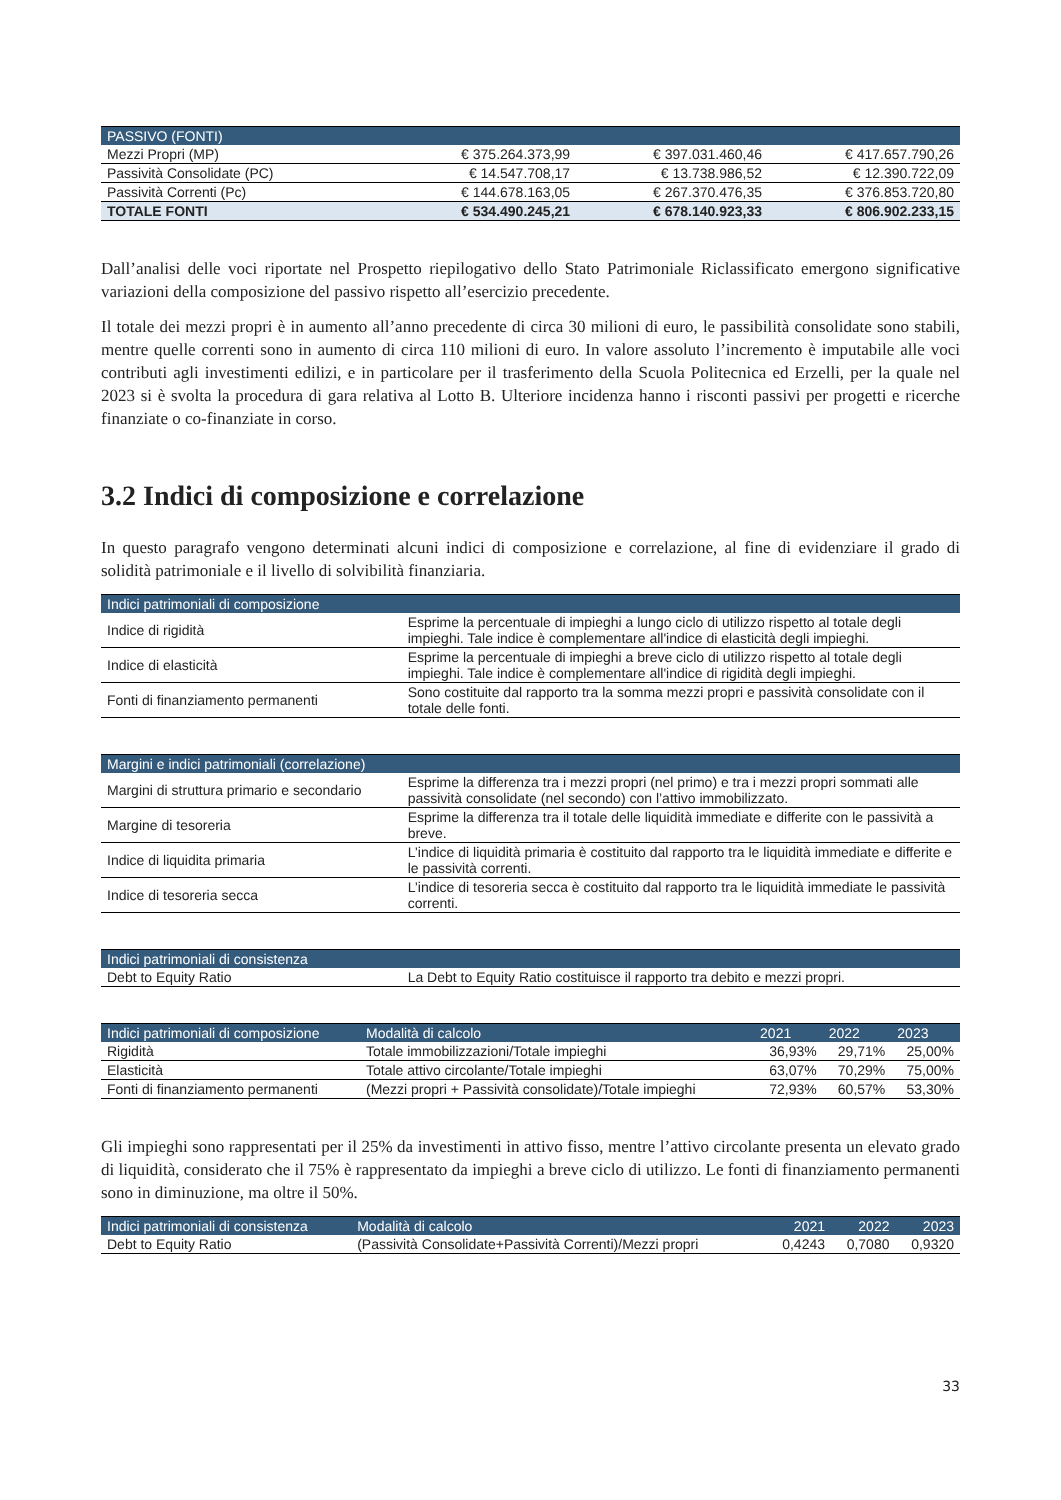| PASSIVO (FONTI) | | | |
| --- | --- | --- | --- |
| Mezzi Propri (MP) | € 375.264.373,99 | € 397.031.460,46 | € 417.657.790,26 |
| Passività Consolidate (PC) | € 14.547.708,17 | € 13.738.986,52 | € 12.390.722,09 |
| Passività Correnti (Pc) | € 144.678.163,05 | € 267.370.476,35 | € 376.853.720,80 |
| TOTALE FONTI | € 534.490.245,21 | € 678.140.923,33 | € 806.902.233,15 |
Dall’analisi delle voci riportate nel Prospetto riepilogativo dello Stato Patrimoniale Riclassificato emergono significative variazioni della composizione del passivo rispetto all’esercizio precedente.
Il totale dei mezzi propri è in aumento all’anno precedente di circa 30 milioni di euro, le passibilità consolidate sono stabili, mentre quelle correnti sono in aumento di circa 110 milioni di euro. In valore assoluto l’incremento è imputabile alle voci contributi agli investimenti edilizi, e in particolare per il trasferimento della Scuola Politecnica ed Erzelli, per la quale nel 2023 si è svolta la procedura di gara relativa al Lotto B. Ulteriore incidenza hanno i risconti passivi per progetti e ricerche finanziate o co-finanziate in corso.
3.2 Indici di composizione e correlazione
In questo paragrafo vengono determinati alcuni indici di composizione e correlazione, al fine di evidenziare il grado di solidità patrimoniale e il livello di solvibilità finanziaria.
| Indici patrimoniali di composizione | |
| --- | --- |
| Indice di rigidità | Esprime la percentuale di impieghi a lungo ciclo di utilizzo rispetto al totale degli impieghi. Tale indice è complementare all'indice di elasticità degli impieghi. |
| Indice di elasticità | Esprime la percentuale di impieghi a breve ciclo di utilizzo rispetto al totale degli impieghi. Tale indice è complementare all'indice di rigidità degli impieghi. |
| Fonti di finanziamento permanenti | Sono costituite dal rapporto tra la somma mezzi propri e passività consolidate con il totale delle fonti. |
| Margini e indici patrimoniali (correlazione) | |
| --- | --- |
| Margini di struttura primario e secondario | Esprime la differenza tra i mezzi propri (nel primo) e tra i mezzi propri sommati alle passività consolidate (nel secondo) con l’attivo immobilizzato. |
| Margine di tesoreria | Esprime la differenza tra il totale delle liquidità immediate e differite con le passività a breve. |
| Indice di liquidita primaria | L’indice di liquidità primaria è costituito dal rapporto tra le liquidità immediate e differite e le passività correnti. |
| Indice di tesoreria secca | L’indice di tesoreria secca è costituito dal rapporto tra le liquidità immediate le passività correnti. |
| Indici patrimoniali di consistenza | |
| --- | --- |
| Debt to Equity Ratio | La Debt to Equity Ratio costituisce il rapporto tra debito e mezzi propri. |
| Indici patrimoniali di composizione | Modalità di calcolo | 2021 | 2022 | 2023 |
| --- | --- | --- | --- | --- |
| Rigidità | Totale immobilizzazioni/Totale impieghi | 36,93% | 29,71% | 25,00% |
| Elasticità | Totale attivo circolante/Totale impieghi | 63,07% | 70,29% | 75,00% |
| Fonti di finanziamento permanenti | (Mezzi propri + Passività consolidate)/Totale impieghi | 72,93% | 60,57% | 53,30% |
Gli impieghi sono rappresentati per il 25% da investimenti in attivo fisso, mentre l’attivo circolante presenta un elevato grado di liquidità, considerato che il 75% è rappresentato da impieghi a breve ciclo di utilizzo. Le fonti di finanziamento permanenti sono in diminuzione, ma oltre il 50%.
| Indici patrimoniali di consistenza | Modalità di calcolo | 2021 | 2022 | 2023 |
| --- | --- | --- | --- | --- |
| Debt to Equity Ratio | (Passività Consolidate+Passività Correnti)/Mezzi propri | 0,4243 | 0,7080 | 0,9320 |
33